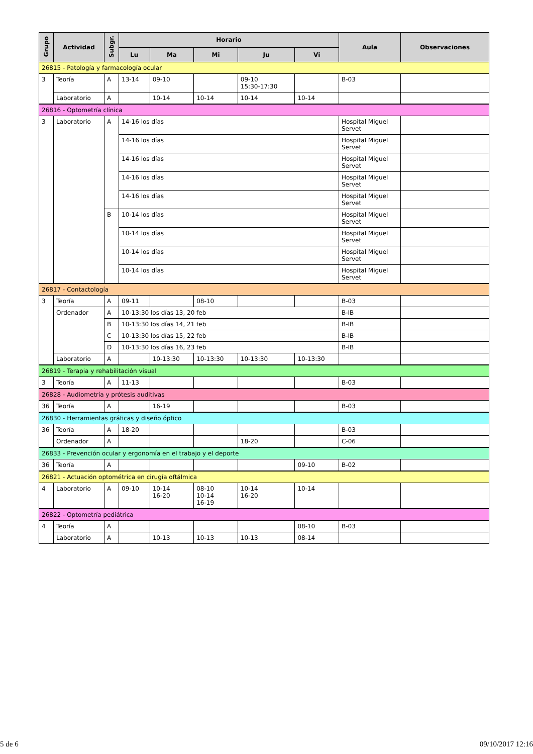| Grupo | Actividad | Subgr. | Horario | | | | | Aula | Observaciones |
| --- | --- | --- | --- | --- | --- | --- | --- | --- | --- |
| | | | Lu | Ma | Mi | Ju | Vi | | |
| 26815 - Patología y farmacología ocular | | | | | | | | | |
| 3 | Teoría | A | 13-14 | 09-10 | | 09-10 15:30-17:30 | | B-03 | |
| | Laboratorio | A | | 10-14 | 10-14 | 10-14 | 10-14 | | |
| 26816 - Optometría clínica | | | | | | | | | |
| 3 | Laboratorio | A | 14-16 los días | | | | | Hospital Miguel Servet | |
| | | | 14-16 los días | | | | | Hospital Miguel Servet | |
| | | | 14-16 los días | | | | | Hospital Miguel Servet | |
| | | | 14-16 los días | | | | | Hospital Miguel Servet | |
| | | | 14-16 los días | | | | | Hospital Miguel Servet | |
| | | B | 10-14 los días | | | | | Hospital Miguel Servet | |
| | | | 10-14 los días | | | | | Hospital Miguel Servet | |
| | | | 10-14 los días | | | | | Hospital Miguel Servet | |
| | | | 10-14 los días | | | | | Hospital Miguel Servet | |
| 26817 - Contactología | | | | | | | | | |
| 3 | Teoría | A | 09-11 | | 08-10 | | | B-03 | |
| | Ordenador | A | 10-13:30 los días 13, 20 feb | | | | | B-IB | |
| | | B | 10-13:30 los días 14, 21 feb | | | | | B-IB | |
| | | C | 10-13:30 los días 15, 22 feb | | | | | B-IB | |
| | | D | 10-13:30 los días 16, 23 feb | | | | | B-IB | |
| | Laboratorio | A | | 10-13:30 | 10-13:30 | 10-13:30 | 10-13:30 | | |
| 26819 - Terapia y rehabilitación visual | | | | | | | | | |
| 3 | Teoría | A | 11-13 | | | | | B-03 | |
| 26828 - Audiometría y prótesis auditivas | | | | | | | | | |
| 36 | Teoría | A | | 16-19 | | | | B-03 | |
| 26830 - Herramientas gráficas y diseño óptico | | | | | | | | | |
| 36 | Teoría | A | 18-20 | | | | | B-03 | |
| | Ordenador | A | | | | 18-20 | | C-06 | |
| 26833 - Prevención ocular y ergonomía en el trabajo y el deporte | | | | | | | | | |
| 36 | Teoría | A | | | | | 09-10 | B-02 | |
| 26821 - Actuación optométrica en cirugía oftálmica | | | | | | | | | |
| 4 | Laboratorio | A | 09-10 | 10-14 16-20 | 08-10 10-14 16-19 | 10-14 16-20 | 10-14 | | |
| 26822 - Optometría pediátrica | | | | | | | | | |
| 4 | Teoría | A | | | | | 08-10 | B-03 | |
| | Laboratorio | A | | 10-13 | 10-13 | 10-13 | 08-14 | | |
5 de 6 09/10/2017 12:16